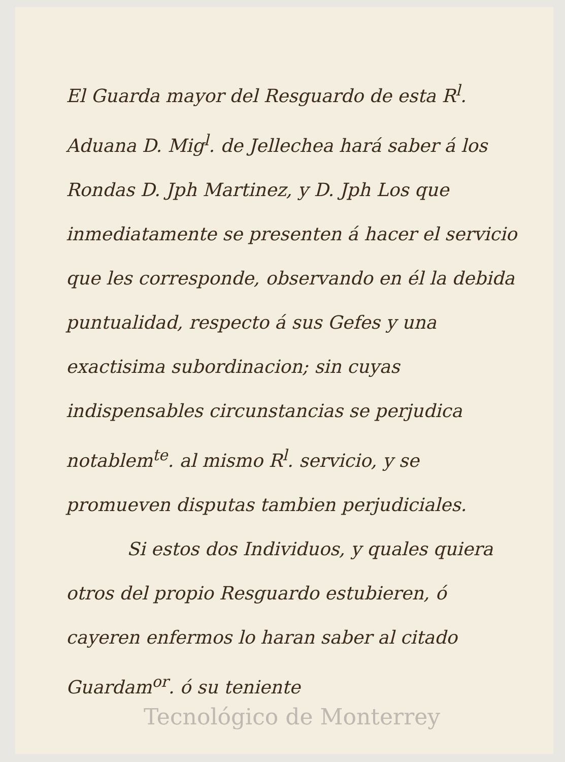El Guarda mayor del Resguardo de esta R<sup>l</sup>. Aduana D. Mig<sup>l</sup>. de Jellechea hará saber á los Rondas D. Jph Martinez, y D. Jph Los que inmediatamente se presenten á hacer el servicio que les corresponde, observando en él la debida puntualidad, respecto á sus Gefes y una exactisima subordinacion; sin cuyas indispensables circunstancias se perjudica notablem<sup>te</sup>. al mismo R<sup>l</sup>. servicio, y se promueven disputas tambien perjudiciales.
Si estos dos Individuos, y quales quiera otros del propio Resguardo estubieren, ó cayeren enfermos lo haran saber al citado Guardam<sup>or</sup>. ó su teniente
Tecnológico de Monterrey